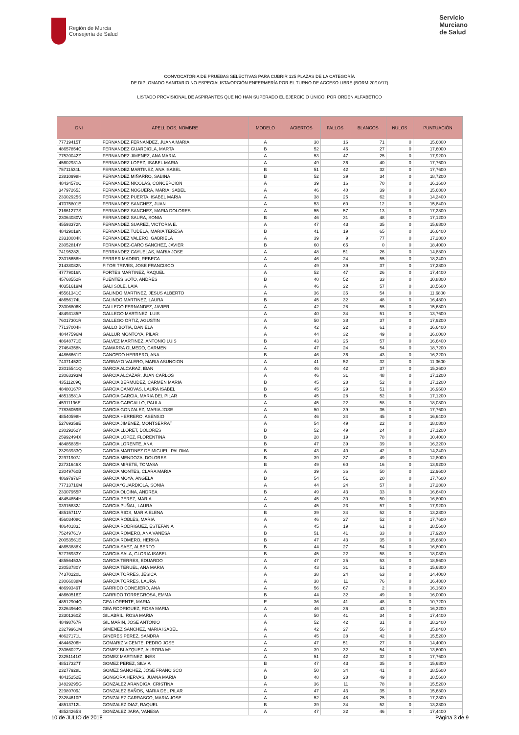Región de Murcia
Consejería de Salud
Servicio
Murciano
de Salud
CONVOCATORIA DE PRUEBAS SELECTIVAS PARA CUBRIR 125 PLAZAS DE LA CATEGORÍA
DE DIPLOMADO SANITARIO NO ESPECIALISTA/OPCIÓN ENFERMERÍA POR EL TURNO DE ACCESO LIBRE (BORM 20/10/17)
LISTADO PROVISIONAL DE ASPIRANTES QUE NO HAN SUPERADO EL EJERCICIO ÚNICO, POR ORDEN ALFABÉTICO
| DNI | APELLIDOS, NOMBRE | MODELO | ACIERTOS | FALLOS | BLANCOS | NULOS | PUNTUACIÓN |
| --- | --- | --- | --- | --- | --- | --- | --- |
| 77719415T | FERNANDEZ FERNANDEZ, JUANA MARIA | A | 38 | 16 | 71 | 0 | 15,6800 |
| 48657854C | FERNANDEZ GUARDIOLA, MARTA | B | 52 | 46 | 27 | 0 | 17,6000 |
| 77520042Z | FERNANDEZ JIMENEZ, ANA MARIA | A | 53 | 47 | 25 | 0 | 17,9200 |
| 45602931A | FERNANDEZ LOPEZ, ISABEL MARIA | A | 49 | 36 | 40 | 0 | 17,7600 |
| 75711534L | FERNANDEZ MARTINEZ, ANA ISABEL | B | 51 | 42 | 32 | 0 | 17,7600 |
| 23810998H | FERNANDEZ MIÑARRO, SABINA | B | 52 | 39 | 34 | 0 | 18,7200 |
| 48434570C | FERNANDEZ NICOLAS, CONCEPCION | A | 39 | 16 | 70 | 0 | 16,1600 |
| 34797265J | FERNANDEZ NOGUERA, MARIA ISABEL | A | 46 | 40 | 39 | 0 | 15,6800 |
| 23302925S | FERNANDEZ PUERTA, ISABEL MARIA | A | 38 | 25 | 62 | 0 | 14,2400 |
| 47075801E | FERNANDEZ SANCHEZ, JUAN | A | 53 | 60 | 12 | 0 | 15,8400 |
| 21661277S | FERNANDEZ SANCHEZ, MARIA DOLORES | A | 55 | 57 | 13 | 0 | 17,2800 |
| 23064080W | FERNANDEZ SAURA, SONIA | B | 46 | 31 | 48 | 0 | 17,1200 |
| 45593372N | FERNANDEZ SUAREZ, VICTORIA E. | A | 47 | 43 | 35 | 0 | 15,6800 |
| 48429019N | FERNANDEZ TUDELA, MARIA TERESA | B | 41 | 19 | 65 | 0 | 16,6400 |
| 23310084K | FERNANDEZ VALERO, GABRIELA | A | 39 | 9 | 77 | 0 | 17,2800 |
| 23052814Y | FERNANDEZ-CARO SANCHEZ, JAVIER | B | 60 | 65 | 0 | 0 | 18,4000 |
| 74195282L | FERRANDEZ CAYUELAS, MARIA JOSE | A | 48 | 51 | 26 | 0 | 14,8800 |
| 23015658H | FERRER MADRID, REBECA | A | 46 | 24 | 55 | 0 | 18,2400 |
| 21438082N | FITOR TRIVES, JOSE FRANCISCO | A | 49 | 39 | 37 | 0 | 17,2800 |
| 47779016N | FORTES MARTINEZ, RAQUEL | A | 52 | 47 | 26 | 0 | 17,4400 |
| 45768552R | FUENTES SOTO, ANDRES | B | 40 | 52 | 33 | 0 | 10,8800 |
| 40351619M | GALI SOLE, LAIA | A | 46 | 22 | 57 | 0 | 18,5600 |
| 45561341C | GALINDO MARTINEZ, JESUS ALBERTO | A | 36 | 35 | 54 | 0 | 11,6800 |
| 48656174L | GALINDO MARTINEZ, LAURA | B | 45 | 32 | 48 | 0 | 16,4800 |
| 23006806K | GALLEGO FERNANDEZ, JAVIER | A | 42 | 28 | 55 | 0 | 15,6800 |
| 48493185P | GALLEGO MARTINEZ, LUIS | A | 40 | 34 | 51 | 0 | 13,7600 |
| 76017301R | GALLEGO ORTIZ, AGUSTIN | A | 50 | 38 | 37 | 0 | 17,9200 |
| 77137004H | GALLO BOTIA, DANIELA | A | 42 | 22 | 61 | 0 | 16,6400 |
| 48447596M | GALLUR MONTOYA, PILAR | A | 44 | 32 | 49 | 0 | 16,0000 |
| 48648771E | GALVEZ MARTINEZ, ANTONIO LUIS | B | 43 | 25 | 57 | 0 | 16,6400 |
| 27464358N | GAMARRA OLMEDO, CARMEN | A | 47 | 24 | 54 | 0 | 18,7200 |
| 44866661D | GANCEDO HERRERO, ANA | B | 46 | 36 | 43 | 0 | 16,3200 |
| 74371452D | GARBAYO VALERO, MARIA ASUNCION | A | 41 | 52 | 32 | 0 | 11,3600 |
| 23015541Q | GARCIA ALCARAZ, IBAN | A | 46 | 42 | 37 | 0 | 15,3600 |
| 23063393M | GARCIA ALCAZAR, JUAN CARLOS | A | 46 | 31 | 48 | 0 | 17,1200 |
| 43511209Q | GARCIA BERMUDEZ, CARMEN MARIA | B | 45 | 28 | 52 | 0 | 17,1200 |
| 48480167P | GARCIA CANOVAS, LAURA ISABEL | B | 45 | 29 | 51 | 0 | 16,9600 |
| 48513581A | GARCIA GARCIA, MARIA DEL PILAR | B | 45 | 28 | 52 | 0 | 17,1200 |
| 45911196E | GARCIA GARGALLO, PAULA | A | 45 | 22 | 58 | 0 | 18,0800 |
| 77836059B | GARCIA GONZALEZ, MARIA JOSE | A | 50 | 39 | 36 | 0 | 17,7600 |
| 48540598H | GARCIA HERRERO, ASENSIO | A | 46 | 34 | 45 | 0 | 16,6400 |
| 52769359E | GARCIA JIMENEZ, MONTSERRAT | A | 54 | 49 | 22 | 0 | 18,0800 |
| 23029262Y | GARCIA LLORET, DOLORES | B | 52 | 49 | 24 | 0 | 17,1200 |
| 25992494X | GARCIA LOPEZ, FLORENTINA | B | 28 | 19 | 78 | 0 | 10,4000 |
| 48485835H | GARCIA LORENTE, ANA | B | 47 | 39 | 39 | 0 | 16,3200 |
| 23293933Q | GARCIA MARTINEZ DE MIGUEL, PALOMA | B | 43 | 40 | 42 | 0 | 14,2400 |
| 22971907J | GARCIA MENDOZA, DOLORES | B | 39 | 37 | 49 | 0 | 12,8000 |
| 22731646X | GARCIA MIRETE, TOMASA | B | 49 | 60 | 16 | 0 | 13,9200 |
| 23049760B | GARCIA MONTES, CLARA MARIA | A | 39 | 36 | 50 | 0 | 12,9600 |
| 48697976F | GARCIA MOYA, ANGELA | B | 54 | 51 | 20 | 0 | 17,7600 |
| 77713716M | GARCIA ºGUARDIOLA, SONIA | A | 44 | 24 | 57 | 0 | 17,2800 |
| 23307955P | GARCIA OLCINA, ANDREA | B | 49 | 43 | 33 | 0 | 16,6400 |
| 48454854H | GARCIA PEREZ, MARIA | A | 45 | 30 | 50 | 0 | 16,8000 |
| 03915832J | GARCIA PUÑAL, LAURA | A | 45 | 23 | 57 | 0 | 17,9200 |
| 48515711V | GARCIA RIOS, MARIA ELENA | B | 39 | 34 | 52 | 0 | 13,2800 |
| 45603408C | GARCIA ROBLES, MARIA | A | 46 | 27 | 52 | 0 | 17,7600 |
| 48640183J | GARCIA RODRIGUEZ, ESTEFANIA | A | 45 | 19 | 61 | 0 | 18,5600 |
| 75249761V | GARCIA ROMERO, ANA VANESA | B | 51 | 41 | 33 | 0 | 17,9200 |
| 20053561E | GARCIA ROMERO, HERIKA | B | 47 | 43 | 35 | 0 | 15,6800 |
| 48653888X | GARCIA SAEZ, ALBERTO | B | 44 | 27 | 54 | 0 | 16,8000 |
| 52776933Y | GARCIA SALA, GLORIA ISABEL | B | 45 | 22 | 58 | 0 | 18,0800 |
| 48556453A | GARCIA TERRES, EDUARDO | A | 47 | 25 | 53 | 0 | 18,5600 |
| 23053780Y | GARCIA TERUEL, ANA MARIA | A | 43 | 31 | 51 | 0 | 15,6800 |
| 74370220L | GARCIA TORRES, JESICA | A | 38 | 24 | 63 | 0 | 14,4000 |
| 23066038M | GARCIA TORRES, LAURA | A | 38 | 11 | 76 | 0 | 16,4800 |
| 48699349T | GARRIDO CONEJERO, ANA | A | 56 | 67 | 2 | 0 | 16,1600 |
| 48660516Z | GARRIDO TORREGROSA, EMMA | B | 44 | 32 | 49 | 0 | 16,0000 |
| 48512904Q | GEA LORENTE, MARIA | E | 36 | 41 | 48 | 0 | 10,7200 |
| 23264964G | GEA RODRIGUEZ, ROSA MARIA | A | 46 | 36 | 43 | 0 | 16,3200 |
| 23301360Z | GIL ABRIL, ROSA MARIA | A | 50 | 41 | 34 | 0 | 17,4400 |
| 48498767R | GIL MARIN, JOSE ANTONIO | A | 52 | 42 | 31 | 0 | 18,2400 |
| 23279961M | GIMENEZ SANCHEZ, MARIA ISABEL | A | 42 | 27 | 56 | 0 | 15,8400 |
| 48627171L | GINERES PEREZ, SANDRA | A | 45 | 38 | 42 | 0 | 15,5200 |
| 48446206H | GOMARIZ VICENTE, PEDRO JOSE | A | 47 | 51 | 27 | 0 | 14,4000 |
| 23066027V | GOMEZ BLAZQUEZ, AURORA Mª | A | 39 | 32 | 54 | 0 | 13,6000 |
| 23251141G | GOMEZ MARTINEZ, INES | A | 51 | 42 | 32 | 0 | 17,7600 |
| 48517327T | GOMEZ PEREZ, SILVIA | B | 47 | 43 | 35 | 0 | 15,6800 |
| 23277928L | GOMEZ SANCHEZ, JOSE FRANCISCO | A | 50 | 34 | 41 | 0 | 18,5600 |
| 48415252E | GONGORA HERVAS, JUANA MARIA | B | 48 | 28 | 49 | 0 | 18,5600 |
| 34829295G | GONZALEZ ARANDIGA, CRISTINA | A | 36 | 11 | 78 | 0 | 15,5200 |
| 22989709J | GONZALEZ BAÑOS, MARIA DEL PILAR | A | 47 | 43 | 35 | 0 | 15,6800 |
| 23284610P | GONZALEZ CARRASCO, MARIA JOSE | A | 52 | 48 | 25 | 0 | 17,2800 |
| 48513712L | GONZALEZ DIAZ, RAQUEL | B | 39 | 34 | 52 | 0 | 13,2800 |
| 48524265S | GONZALEZ JARA, VANESA | A | 47 | 32 | 46 | 0 | 17,4400 |
10 de JULIO de 2018 Página 3 de 9